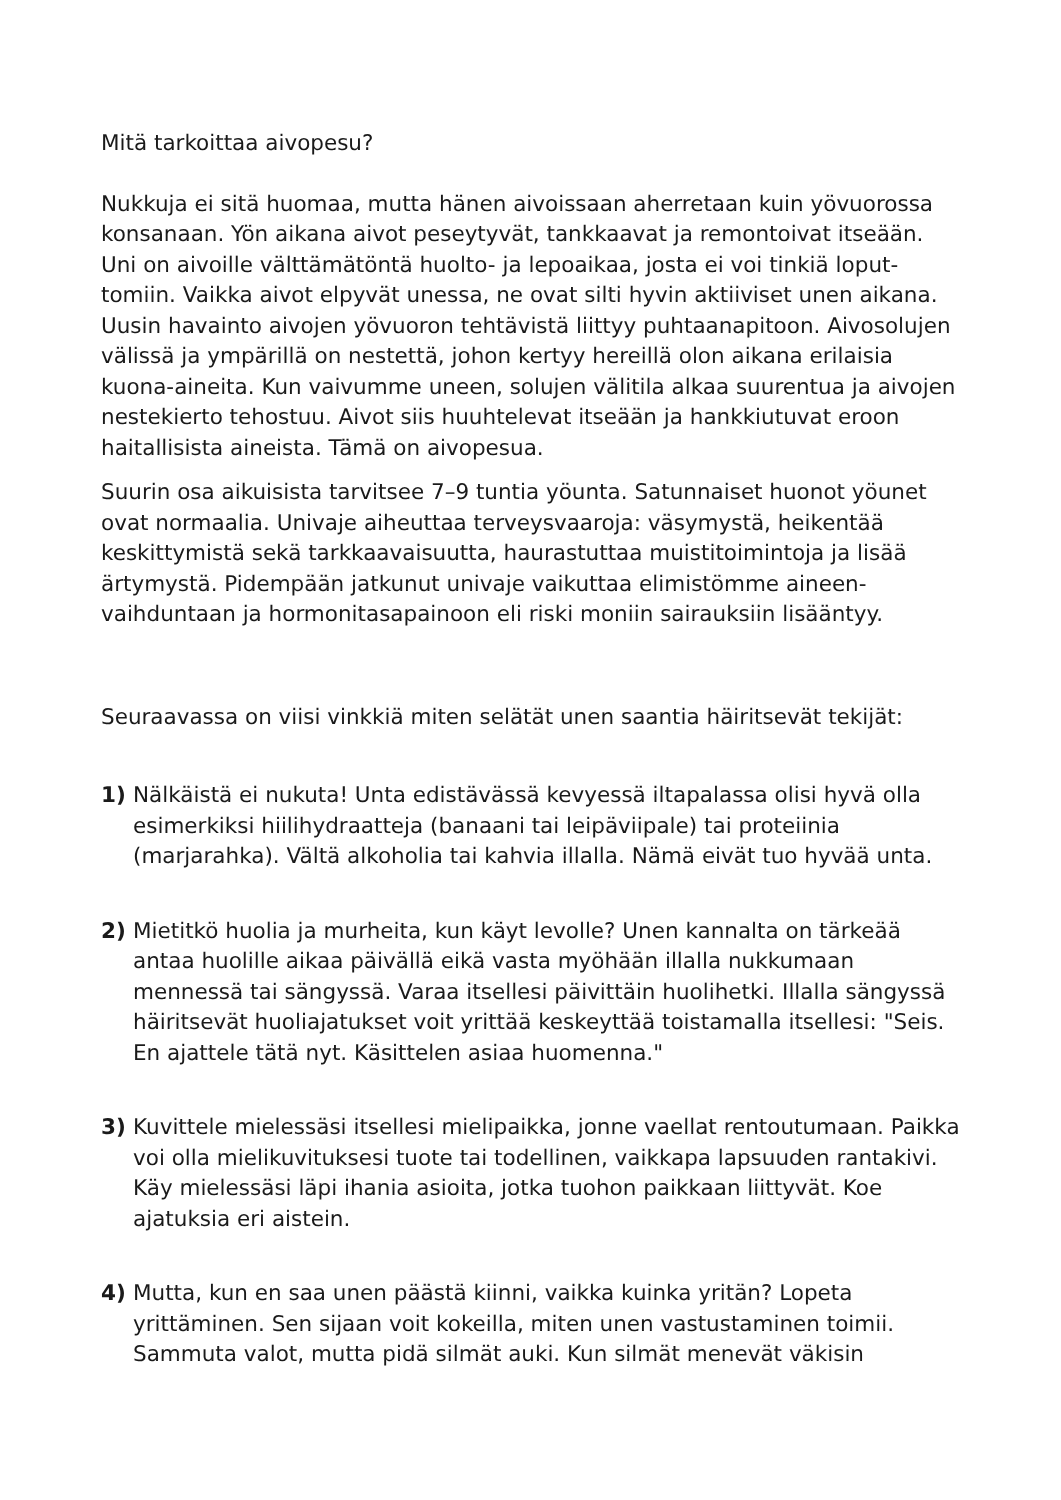Mitä tarkoittaa aivopesu?
Nukkuja ei sitä huomaa, mutta hänen aivoissaan aherretaan kuin yövuorossa konsanaan. Yön aikana aivot peseytyvät, tankkaavat ja remontoivat itseään. Uni on aivoille välttämätöntä huolto- ja lepoaikaa, josta ei voi tinkiä loput­tomiin. Vaikka aivot elpyvät unessa, ne ovat silti hyvin aktiiviset unen aikana. Uusin havainto aivojen yövuoron tehtävistä liittyy puhtaanapitoon. Aivosolujen välissä ja ympärillä on nestettä, johon kertyy hereillä olon aikana erilaisia kuona-aineita. Kun vaivumme uneen, solujen välitila alkaa suurentua ja aivojen nestekierto tehostuu. Aivot siis huuhtelevat itseään ja hankkiutuvat eroon haitallisista aineista. Tämä on aivopesua.
Suurin osa aikuisista tarvitsee 7–9 tuntia yöunta. Satunnaiset huonot yöunet ovat normaalia. Univaje aiheuttaa terveysvaaroja: väsymystä, heikentää keskittymistä sekä tarkkaavaisuutta, haurastuttaa muistitoimintoja ja lisää ärtymystä. Pidempään jatkunut univaje vaikuttaa elimistömme aineen­vaihduntaan ja hormonitasapainoon eli riski moniin sairauksiin lisääntyy.
Seuraavassa on viisi vinkkiä miten selätät unen saantia häiritsevät tekijät:
1) Nälkäistä ei nukuta! Unta edistävässä kevyessä iltapalassa olisi hyvä olla esimerkiksi hiilihydraatteja (banaani tai leipäviipale) tai proteiinia (marjarahka). Vältä alkoholia tai kahvia illalla. Nämä eivät tuo hyvää unta.
2) Mietitkö huolia ja murheita, kun käyt levolle? Unen kannalta on tärkeää antaa huolille aikaa päivällä eikä vasta myöhään illalla nukkumaan mennessä tai sängyssä. Varaa itsellesi päivittäin huolihetki. Illalla sängyssä häiritsevät huoliajatukset voit yrittää keskeyttää toistamalla itsellesi: "Seis. En ajattele tätä nyt. Käsittelen asiaa huomenna."
3) Kuvittele mielessäsi itsellesi mielipaikka, jonne vaellat rentoutumaan. Paikka voi olla mielikuvituksesi tuote tai todellinen, vaikkapa lapsuuden rantakivi. Käy mielessäsi läpi ihania asioita, jotka tuohon paikkaan liittyvät. Koe ajatuksia eri aistein.
4) Mutta, kun en saa unen päästä kiinni, vaikka kuinka yritän? Lopeta yrittäminen. Sen sijaan voit kokeilla, miten unen vastustaminen toimii. Sammuta valot, mutta pidä silmät auki. Kun silmät menevät väkisin